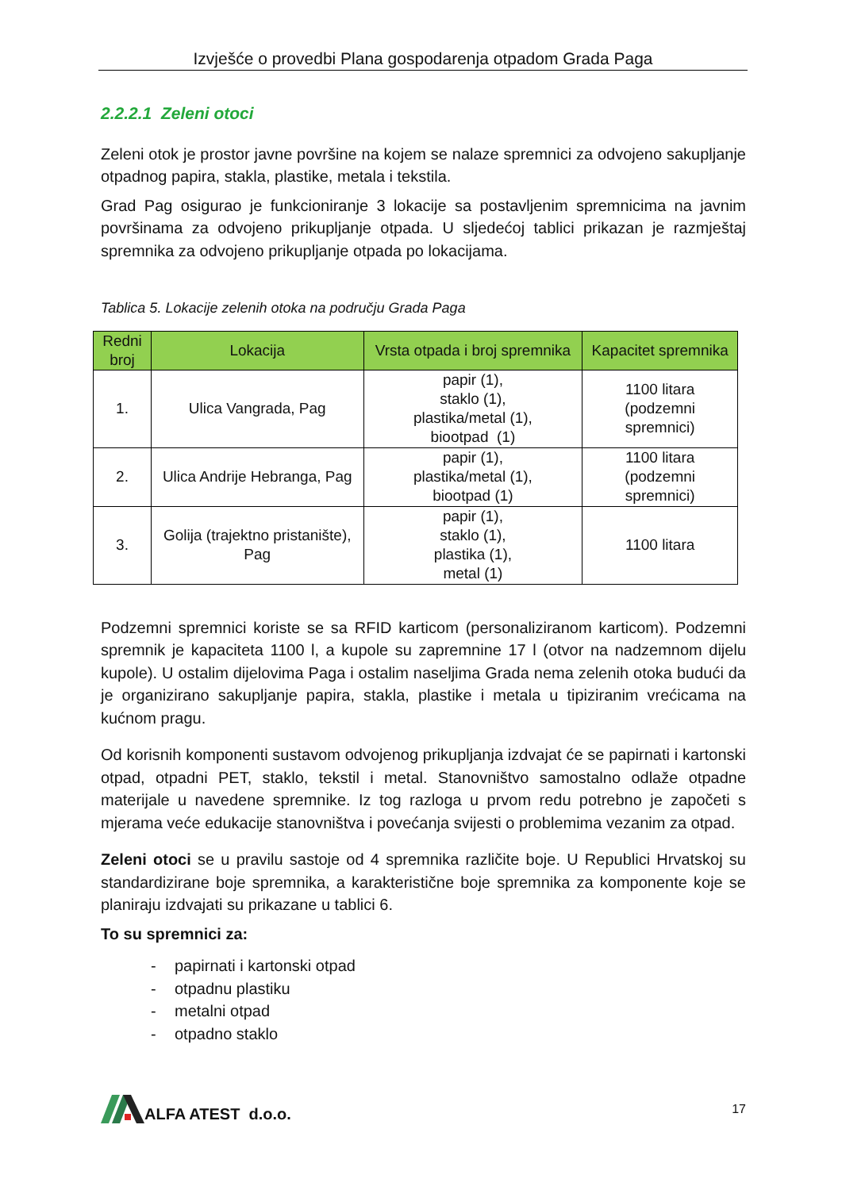Izvješće o provedbi Plana gospodarenja otpadom Grada Paga
2.2.2.1 Zeleni otoci
Zeleni otok je prostor javne površine na kojem se nalaze spremnici za odvojeno sakupljanje otpadnog papira, stakla, plastike, metala i tekstila.
Grad Pag osigurao je funkcioniranje 3 lokacije sa postavljenim spremnicima na javnim površinama za odvojeno prikupljanje otpada. U sljedećoj tablici prikazan je razmještaj spremnika za odvojeno prikupljanje otpada po lokacijama.
Tablica 5. Lokacije zelenih otoka na području Grada Paga
| Redni broj | Lokacija | Vrsta otpada i broj spremnika | Kapacitet spremnika |
| --- | --- | --- | --- |
| 1. | Ulica Vangrada, Pag | papir (1), staklo (1), plastika/metal (1), biootpad (1) | 1100 litara (podzemni spremnici) |
| 2. | Ulica Andrije Hebranga, Pag | papir (1), plastika/metal (1), biootpad (1) | 1100 litara (podzemni spremnici) |
| 3. | Golija (trajektno pristanište), Pag | papir (1), staklo (1), plastika (1), metal (1) | 1100 litara |
Podzemni spremnici koriste se sa RFID karticom (personaliziranom karticom). Podzemni spremnik je kapaciteta 1100 l, a kupole su zapremnine 17 l (otvor na nadzemnom dijelu kupole). U ostalim dijelovima Paga i ostalim naseljima Grada nema zelenih otoka budući da je organizirano sakupljanje papira, stakla, plastike i metala u tipiziranim vrećicama na kućnom pragu.
Od korisnih komponenti sustavom odvojenog prikupljanja izdvajat će se papirnati i kartonski otpad, otpadni PET, staklo, tekstil i metal. Stanovništvo samostalno odlaže otpadne materijale u navedene spremnike. Iz tog razloga u prvom redu potrebno je započeti s mjerama veće edukacije stanovništva i povećanja svijesti o problemima vezanim za otpad.
Zeleni otoci se u pravilu sastoje od 4 spremnika različite boje. U Republici Hrvatskoj su standardizirane boje spremnika, a karakteristične boje spremnika za komponente koje se planiraju izdvajati su prikazane u tablici 6.
To su spremnici za:
- papirnati i kartonski otpad
- otpadnu plastiku
- metalni otpad
- otpadno staklo
ALFA ATEST d.o.o.
17